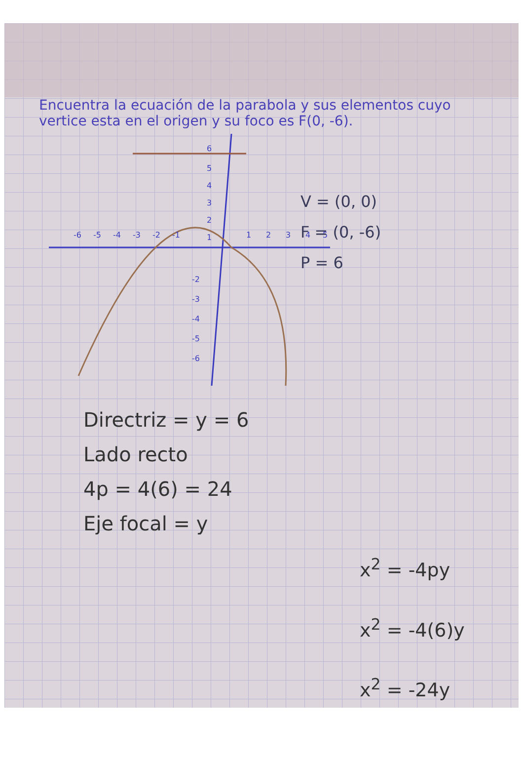Encuentra la ecuación de la parabola y sus elementos cuyo vertice esta en el origen y su foco es F(0, -6).
6
5
4
3
2
1
1
2
3
4
5
-6
-5
-4
-3
-2
-1
-2
-3
-4
-5
-6
V = (0, 0)
F = (0, -6)
P = 6
Directriz = y = 6
Lado recto
4p = 4(6) = 24
Eje focal = y
x<sup>2</sup> = -4py
x<sup>2</sup> = -4(6)y
x<sup>2</sup> = -24y